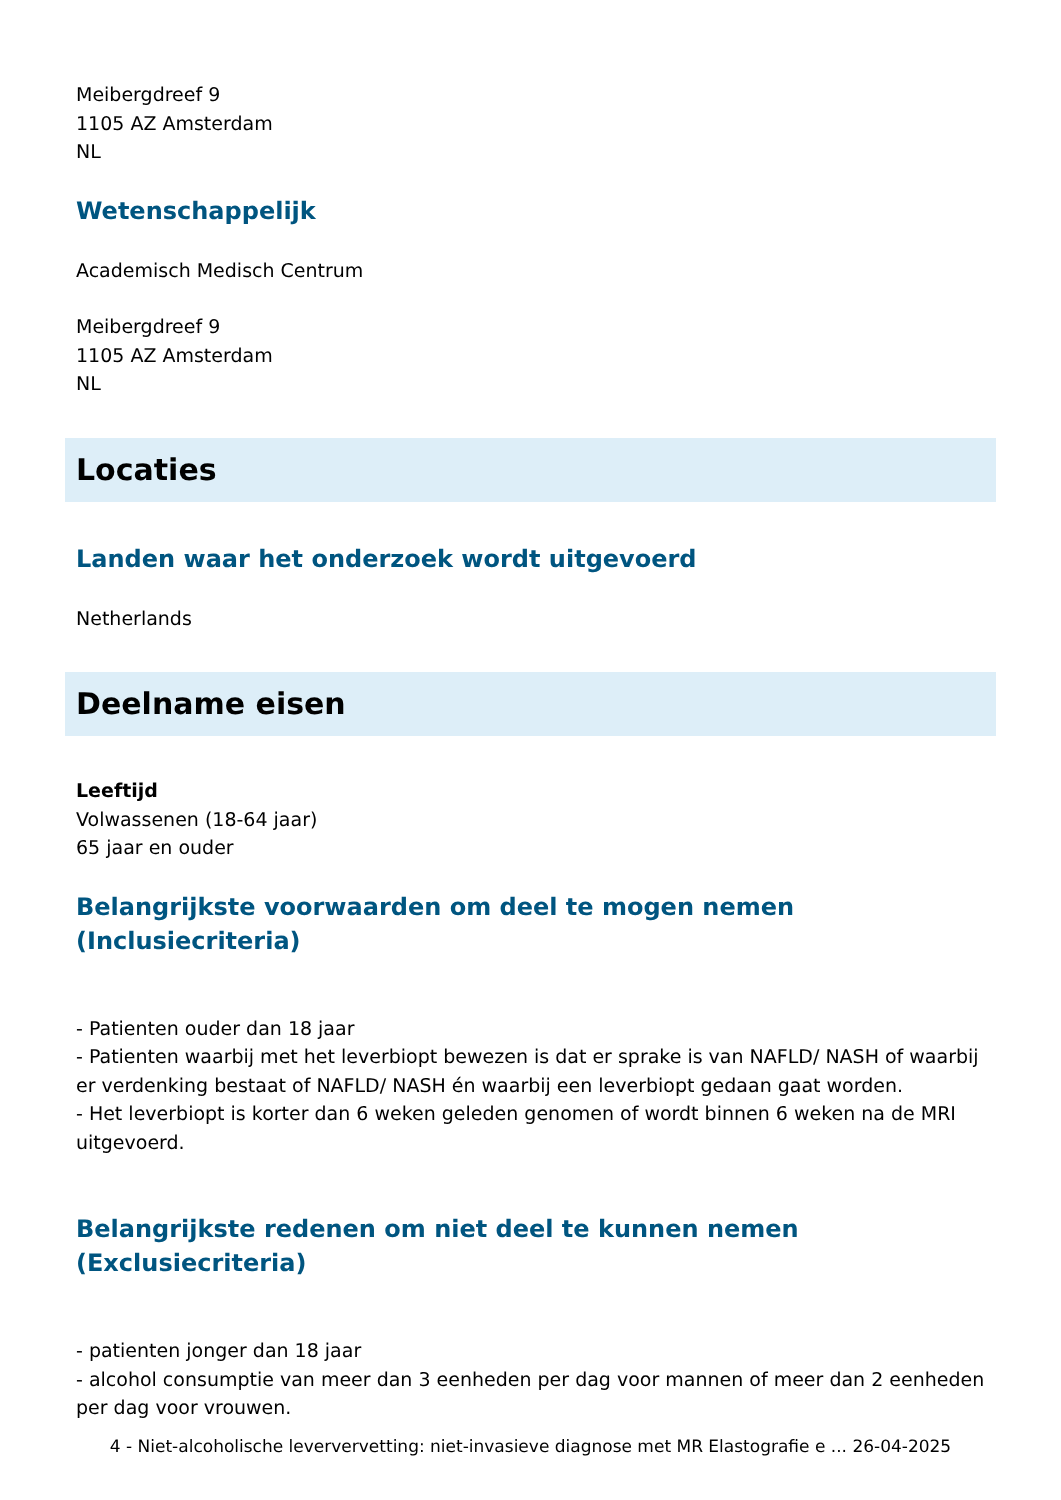Meibergdreef 9
1105 AZ Amsterdam
NL
Wetenschappelijk
Academisch Medisch Centrum
Meibergdreef 9
1105 AZ Amsterdam
NL
Locaties
Landen waar het onderzoek wordt uitgevoerd
Netherlands
Deelname eisen
Leeftijd
Volwassenen (18-64 jaar)
65 jaar en ouder
Belangrijkste voorwaarden om deel te mogen nemen (Inclusiecriteria)
- Patienten ouder dan 18 jaar
- Patienten waarbij met het leverbiopt bewezen is dat er sprake is van NAFLD/ NASH of waarbij er verdenking bestaat of NAFLD/ NASH én waarbij een leverbiopt gedaan gaat worden.
- Het leverbiopt is korter dan 6 weken geleden genomen of wordt binnen 6 weken na de MRI uitgevoerd.
Belangrijkste redenen om niet deel te kunnen nemen (Exclusiecriteria)
- patienten jonger dan 18 jaar
- alcohol consumptie van meer dan 3 eenheden per dag voor mannen of meer dan 2 eenheden per dag voor vrouwen.
4 - Niet-alcoholische leververvetting: niet-invasieve diagnose met MR Elastografie e ... 26-04-2025